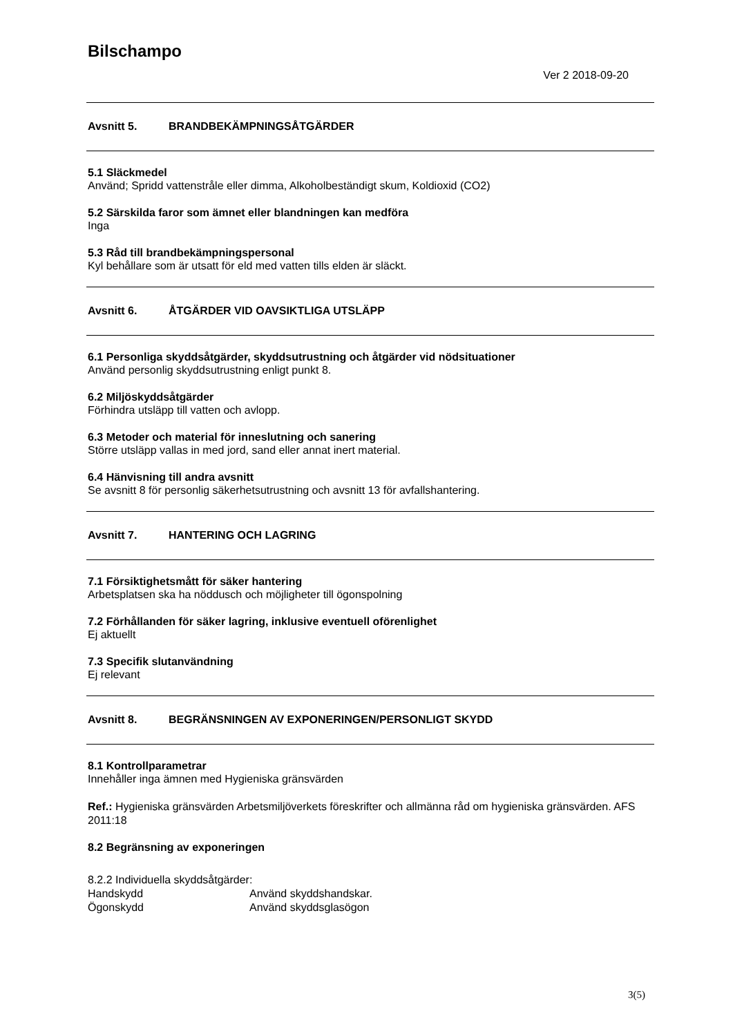Bilschampo
Ver 2 2018-09-20
Avsnitt 5. BRANDBEKÄMPNINGSÅTGÄRDER
5.1 Släckmedel
Använd; Spridd vattenstråle eller dimma, Alkoholbeständigt skum, Koldioxid (CO2)
5.2 Särskilda faror som ämnet eller blandningen kan medföra
Inga
5.3 Råd till brandbekämpningspersonal
Kyl behållare som är utsatt för eld med vatten tills elden är släckt.
Avsnitt 6. ÅTGÄRDER VID OAVSIKTLIGA UTSLÄPP
6.1 Personliga skyddsåtgärder, skyddsutrustning och åtgärder vid nödsituationer
Använd personlig skyddsutrustning enligt punkt 8.
6.2 Miljöskyddsåtgärder
Förhindra utsläpp till vatten och avlopp.
6.3 Metoder och material för inneslutning och sanering
Större utsläpp vallas in med jord, sand eller annat inert material.
6.4 Hänvisning till andra avsnitt
Se avsnitt 8 för personlig säkerhetsutrustning och avsnitt 13 för avfallshantering.
Avsnitt 7. HANTERING OCH LAGRING
7.1 Försiktighetsmått för säker hantering
Arbetsplatsen ska ha nöddusch och möjligheter till ögonspolning
7.2 Förhållanden för säker lagring, inklusive eventuell oförenlighet
Ej aktuellt
7.3 Specifik slutanvändning
Ej relevant
Avsnitt 8. BEGRÄNSNINGEN AV EXPONERINGEN/PERSONLIGT SKYDD
8.1 Kontrollparametrar
Innehåller inga ämnen med Hygieniska gränsvärden
Ref.: Hygieniska gränsvärden Arbetsmiljöverkets föreskrifter och allmänna råd om hygieniska gränsvärden. AFS 2011:18
8.2 Begränsning av exponeringen
8.2.2 Individuella skyddsåtgärder:
Handskydd Använd skyddshandskar.
Ögonskydd Använd skyddsglasögon
3(5)